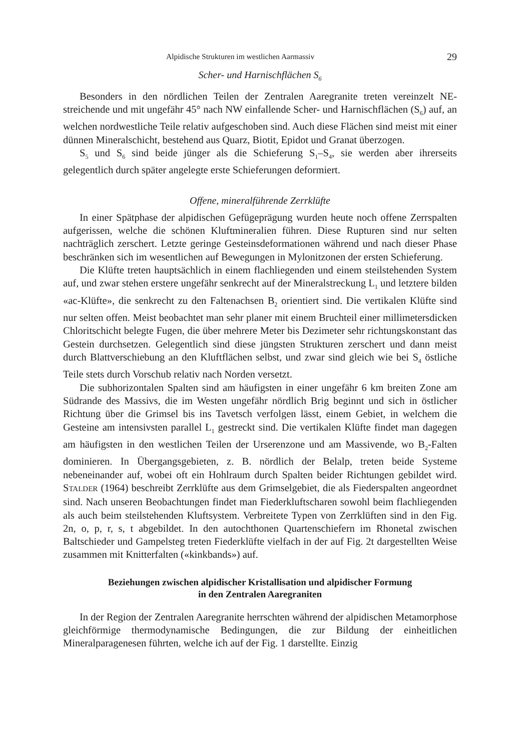Alpidische Strukturen im westlichen Aarmassiv 29
Scher- und Harnischflächen S<sub>6</sub>
Besonders in den nördlichen Teilen der Zentralen Aaregranite treten vereinzelt NE-streichende und mit ungefähr 45° nach NW einfallende Scher- und Harnischflächen (S<sub>6</sub>) auf, an welchen nordwestliche Teile relativ aufgeschoben sind. Auch diese Flächen sind meist mit einer dünnen Mineralschicht, bestehend aus Quarz, Biotit, Epidot und Granat überzogen.
S<sub>5</sub> und S<sub>6</sub> sind beide jünger als die Schieferung S<sub>1</sub>–S<sub>4</sub>, sie werden aber ihrerseits gelegentlich durch später angelegte erste Schieferungen deformiert.
Offene, mineralführende Zerrklüfte
In einer Spätphase der alpidischen Gefügeprägung wurden heute noch offene Zerrspalten aufgerissen, welche die schönen Kluftmineralien führen. Diese Rupturen sind nur selten nachträglich zerschert. Letzte geringe Gesteinsdeformationen während und nach dieser Phase beschränken sich im wesentlichen auf Bewegungen in Mylonitzonen der ersten Schieferung.
Die Klüfte treten hauptsächlich in einem flachliegenden und einem steilstehenden System auf, und zwar stehen erstere ungefähr senkrecht auf der Mineralstreckung L<sub>1</sub> und letztere bilden «ac-Klüfte», die senkrecht zu den Faltenachsen B<sub>2</sub> orientiert sind. Die vertikalen Klüfte sind nur selten offen. Meist beobachtet man sehr planer mit einem Bruchteil einer millimetersdicken Chloritschicht belegte Fugen, die über mehrere Meter bis Dezimeter sehr richtungskonstant das Gestein durchsetzen. Gelegentlich sind diese jüngsten Strukturen zerschert und dann meist durch Blattverschiebung an den Kluftflächen selbst, und zwar sind gleich wie bei S<sub>4</sub> östliche Teile stets durch Vorschub relativ nach Norden versetzt.
Die subhorizontalen Spalten sind am häufigsten in einer ungefähr 6 km breiten Zone am Südrande des Massivs, die im Westen ungefähr nördlich Brig beginnt und sich in östlicher Richtung über die Grimsel bis ins Tavetsch verfolgen lässt, einem Gebiet, in welchem die Gesteine am intensivsten parallel L<sub>1</sub> gestreckt sind. Die vertikalen Klüfte findet man dagegen am häufigsten in den westlichen Teilen der Urserenzone und am Massivende, wo B<sub>2</sub>-Falten dominieren. In Übergangsgebieten, z. B. nördlich der Belalp, treten beide Systeme nebeneinander auf, wobei oft ein Hohlraum durch Spalten beider Richtungen gebildet wird. STALDER (1964) beschreibt Zerrklüfte aus dem Grimselgebiet, die als Fiederspalten angeordnet sind. Nach unseren Beobachtungen findet man Fiederkluftscharen sowohl beim flachliegenden als auch beim steilstehenden Kluftsystem. Verbreitete Typen von Zerrklüften sind in den Fig. 2n, o, p, r, s, t abgebildet. In den autochthonen Quartenschiefern im Rhonetal zwischen Baltschieder und Gampelsteg treten Fiederklüfte vielfach in der auf Fig. 2t dargestellten Weise zusammen mit Knitterfalten («kinkbands») auf.
Beziehungen zwischen alpidischer Kristallisation und alpidischer Formung
in den Zentralen Aaregraniten
In der Region der Zentralen Aaregranite herrschten während der alpidischen Metamorphose gleichförmige thermodynamische Bedingungen, die zur Bildung der einheitlichen Mineralparagenesen führten, welche ich auf der Fig. 1 darstellte. Einzig